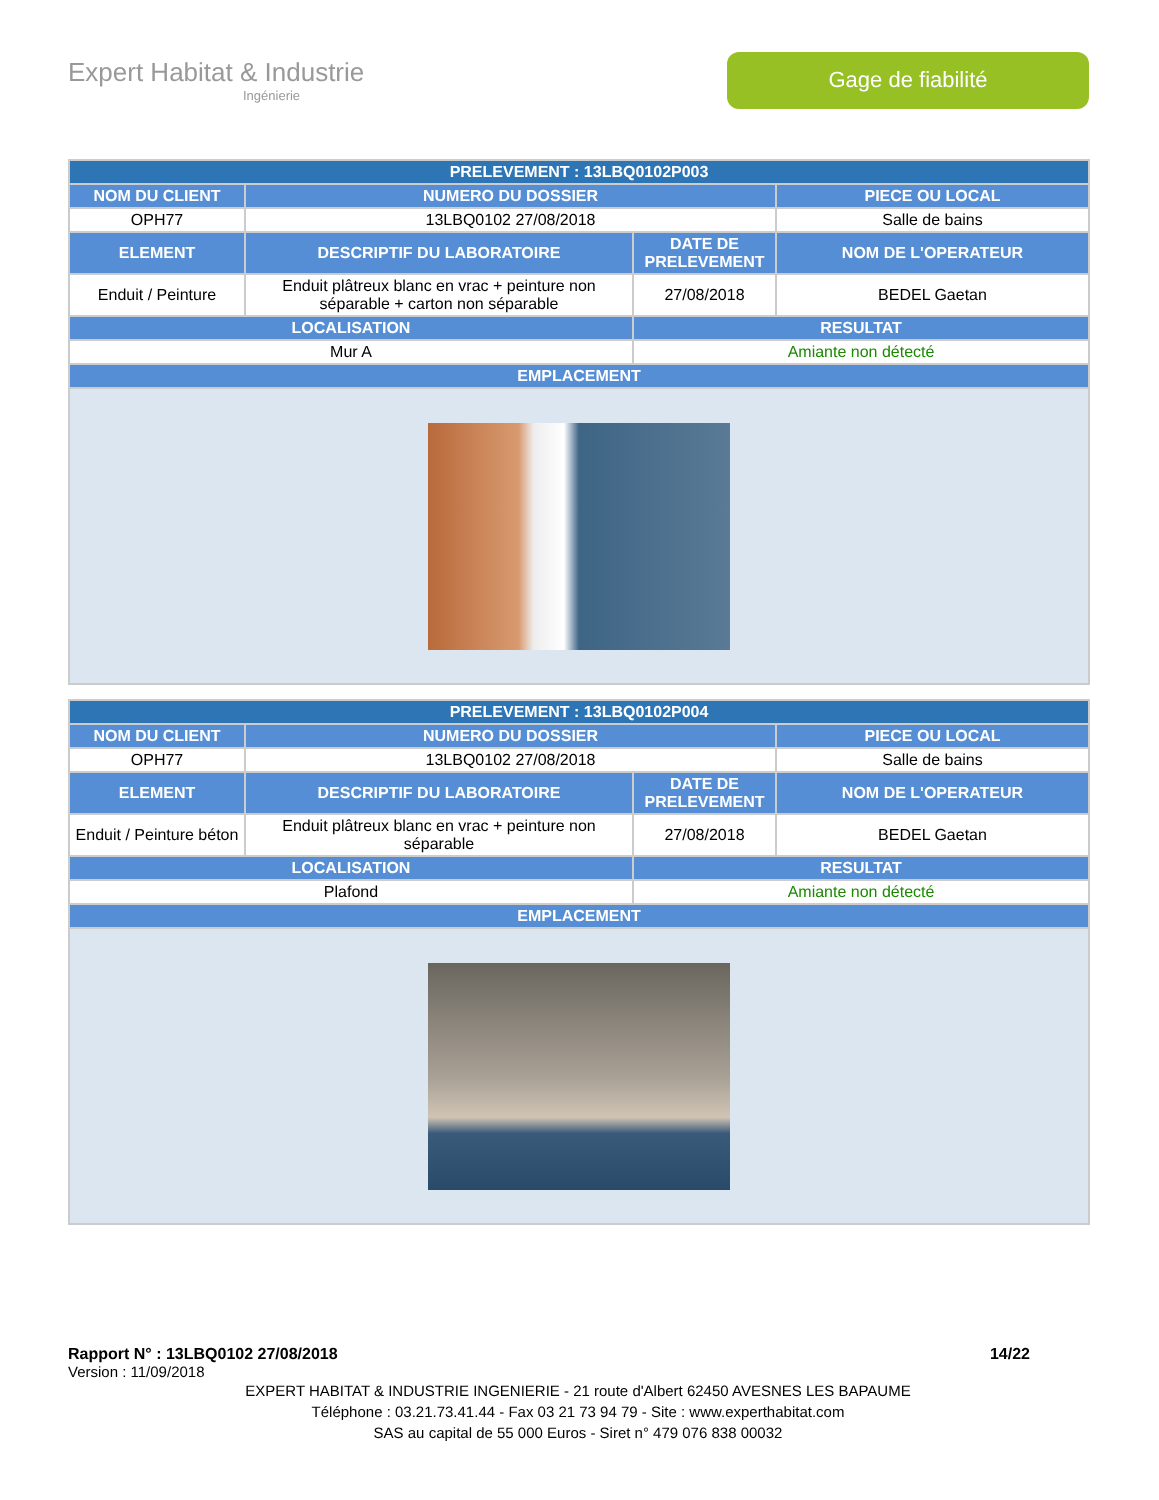Expert Habitat & Industrie
Ingénierie
Gage de fiabilité
| PRELEVEMENT : 13LBQ0102P003 | | | |
| --- | --- | --- | --- |
| NOM DU CLIENT | NUMERO DU DOSSIER | | PIECE OU LOCAL |
| OPH77 | 13LBQ0102 27/08/2018 | | Salle de bains |
| ELEMENT | DESCRIPTIF DU LABORATOIRE | DATE DE PRELEVEMENT | NOM DE L'OPERATEUR |
| Enduit / Peinture | Enduit plâtreux blanc en vrac + peinture non séparable + carton non séparable | 27/08/2018 | BEDEL Gaetan |
| LOCALISATION | | RESULTAT | |
| Mur A | | Amiante non détecté | |
| EMPLACEMENT | | | |
| PRELEVEMENT : 13LBQ0102P004 | | | |
| --- | --- | --- | --- |
| NOM DU CLIENT | NUMERO DU DOSSIER | | PIECE OU LOCAL |
| OPH77 | 13LBQ0102 27/08/2018 | | Salle de bains |
| ELEMENT | DESCRIPTIF DU LABORATOIRE | DATE DE PRELEVEMENT | NOM DE L'OPERATEUR |
| Enduit / Peinture béton | Enduit plâtreux blanc en vrac + peinture non séparable | 27/08/2018 | BEDEL Gaetan |
| LOCALISATION | | RESULTAT | |
| Plafond | | Amiante non détecté | |
| EMPLACEMENT | | | |
Rapport N° : 13LBQ0102 27/08/2018 14/22
Version : 11/09/2018
EXPERT HABITAT & INDUSTRIE INGENIERIE - 21 route d'Albert 62450 AVESNES LES BAPAUME
Téléphone : 03.21.73.41.44 - Fax 03 21 73 94 79 - Site : www.experthabitat.com
SAS au capital de 55 000 Euros - Siret n° 479 076 838 00032